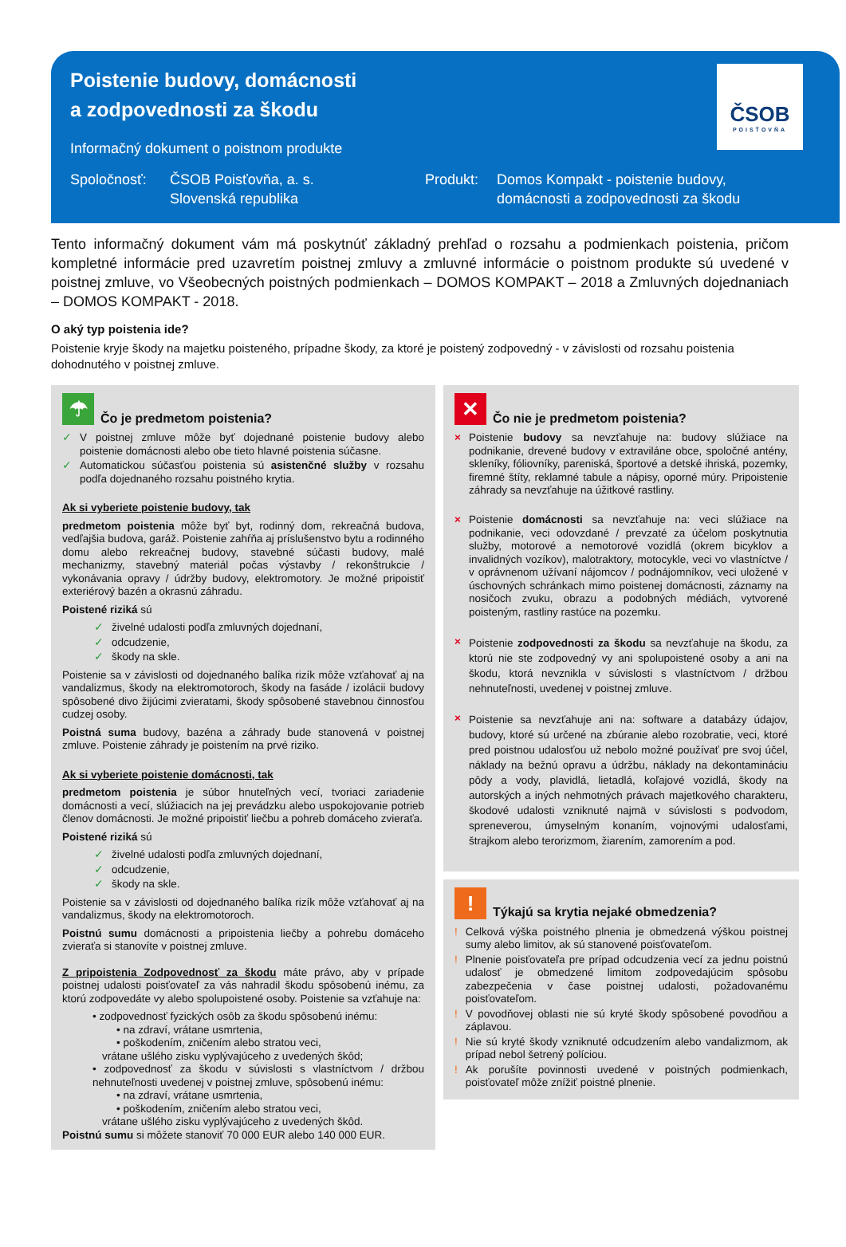Poistenie budovy, domácnosti
a zodpovednosti za škodu
Informačný dokument o poistnom produkte
Spoločnosť: ČSOB Poisťovňa, a. s.
Slovenská republika
Produkt: Domos Kompakt - poistenie budovy,
domácnosti a zodpovednosti za škodu
ČSOB
POISŤOVŇA
Tento informačný dokument vám má poskytnúť základný prehľad o rozsahu a podmienkach poistenia, pričom kompletné informácie pred uzavretím poistnej zmluvy a zmluvné informácie o poistnom produkte sú uvedené v poistnej zmluve, vo Všeobecných poistných podmienkach – DOMOS KOMPAKT – 2018 a Zmluvných dojednaniach – DOMOS KOMPAKT - 2018.
O aký typ poistenia ide?
Poistenie kryje škody na majetku poisteného, prípadne škody, za ktoré je poistený zodpovedný - v závislosti od rozsahu poistenia dohodnutého v poistnej zmluve.
☂ Čo je predmetom poistenia?
✓ V poistnej zmluve môže byť dojednané poistenie budovy alebo poistenie domácnosti alebo obe tieto hlavné poistenia súčasne.
✓ Automatickou súčasťou poistenia sú asistenčné služby v rozsahu podľa dojednaného rozsahu poistného krytia.
Ak si vyberiete poistenie budovy, tak
predmetom poistenia môže byť byt, rodinný dom, rekreačná budova, vedľajšia budova, garáž. Poistenie zahŕňa aj príslušenstvo bytu a rodinného domu alebo rekreačnej budovy, stavebné súčasti budovy, malé mechanizmy, stavebný materiál počas výstavby / rekonštrukcie / vykonávania opravy / údržby budovy, elektromotory. Je možné pripoistiť exteriérový bazén a okrasnú záhradu.
Poistené riziká sú
✓ živelné udalosti podľa zmluvných dojednaní,
✓ odcudzenie,
✓ škody na skle.
Poistenie sa v závislosti od dojednaného balíka rizík môže vzťahovať aj na vandalizmus, škody na elektromotoroch, škody na fasáde / izolácii budovy spôsobené divo žijúcimi zvieratami, škody spôsobené stavebnou činnosťou cudzej osoby.
Poistná suma budovy, bazéna a záhrady bude stanovená v poistnej zmluve. Poistenie záhrady je poistením na prvé riziko.
Ak si vyberiete poistenie domácnosti, tak
predmetom poistenia je súbor hnuteľných vecí, tvoriaci zariadenie domácnosti a vecí, slúžiacich na jej prevádzku alebo uspokojovanie potrieb členov domácnosti. Je možné pripoistiť liečbu a pohreb domáceho zvieraťa.
Poistené riziká sú
✓ živelné udalosti podľa zmluvných dojednaní,
✓ odcudzenie,
✓ škody na skle.
Poistenie sa v závislosti od dojednaného balíka rizík môže vzťahovať aj na vandalizmus, škody na elektromotoroch.
Poistnú sumu domácnosti a pripoistenia liečby a pohrebu domáceho zvieraťa si stanovíte v poistnej zmluve.
Z pripoistenia Zodpovednosť za škodu máte právo, aby v prípade poistnej udalosti poisťovateľ za vás nahradil škodu spôsobenú inému, za ktorú zodpovedáte vy alebo spolupoistené osoby. Poistenie sa vzťahuje na:
• zodpovednosť fyzických osôb za škodu spôsobenú inému:
• na zdraví, vrátane usmrtenia,
• poškodením, zničením alebo stratou veci,
vrátane ušlého zisku vyplývajúceho z uvedených škôd;
• zodpovednosť za škodu v súvislosti s vlastníctvom / držbou nehnuteľnosti uvedenej v poistnej zmluve, spôsobenú inému:
• na zdraví, vrátane usmrtenia,
• poškodením, zničením alebo stratou veci,
vrátane ušlého zisku vyplývajúceho z uvedených škôd.
Poistnú sumu si môžete stanoviť 70 000 EUR alebo 140 000 EUR.
✕ Čo nie je predmetom poistenia?
× Poistenie budovy sa nevzťahuje na: budovy slúžiace na podnikanie, drevené budovy v extraviláne obce, spoločné antény, skleníky, fóliovníky, pareniská, športové a detské ihriská, pozemky, firemné štíty, reklamné tabule a nápisy, oporné múry. Pripoistenie záhrady sa nevzťahuje na úžitkové rastliny.
× Poistenie domácnosti sa nevzťahuje na: veci slúžiace na podnikanie, veci odovzdané / prevzaté za účelom poskytnutia služby, motorové a nemotorové vozidlá (okrem bicyklov a invalidných vozíkov), malotraktory, motocykle, veci vo vlastníctve / v oprávnenom užívaní nájomcov / podnájomníkov, veci uložené v úschovných schránkach mimo poistenej domácnosti, záznamy na nosičoch zvuku, obrazu a podobných médiách, vytvorené poisteným, rastliny rastúce na pozemku.
× Poistenie zodpovednosti za škodu sa nevzťahuje na škodu, za ktorú nie ste zodpovedný vy ani spolupoistené osoby a ani na škodu, ktorá nevznikla v súvislosti s vlastníctvom / držbou nehnuteľnosti, uvedenej v poistnej zmluve.
× Poistenie sa nevzťahuje ani na: software a databázy údajov, budovy, ktoré sú určené na zbúranie alebo rozobratie, veci, ktoré pred poistnou udalosťou už nebolo možné používať pre svoj účel, náklady na bežnú opravu a údržbu, náklady na dekontamináciu pôdy a vody, plavidlá, lietadlá, koľajové vozidlá, škody na autorských a iných nehmotných právach majetkového charakteru, škodové udalosti vzniknuté najmä v súvislosti s podvodom, spreneverou, úmyselným konaním, vojnovými udalosťami, štrajkom alebo terorizmom, žiarením, zamorením a pod.
! Týkajú sa krytia nejaké obmedzenia?
! Celková výška poistného plnenia je obmedzená výškou poistnej sumy alebo limitov, ak sú stanovené poisťovateľom.
! Plnenie poisťovateľa pre prípad odcudzenia vecí za jednu poistnú udalosť je obmedzené limitom zodpovedajúcim spôsobu zabezpečenia v čase poistnej udalosti, požadovanému poisťovateľom.
! V povodňovej oblasti nie sú kryté škody spôsobené povodňou a záplavou.
! Nie sú kryté škody vzniknuté odcudzením alebo vandalizmom, ak prípad nebol šetrený políciou.
! Ak porušíte povinnosti uvedené v poistných podmienkach, poisťovateľ môže znížiť poistné plnenie.